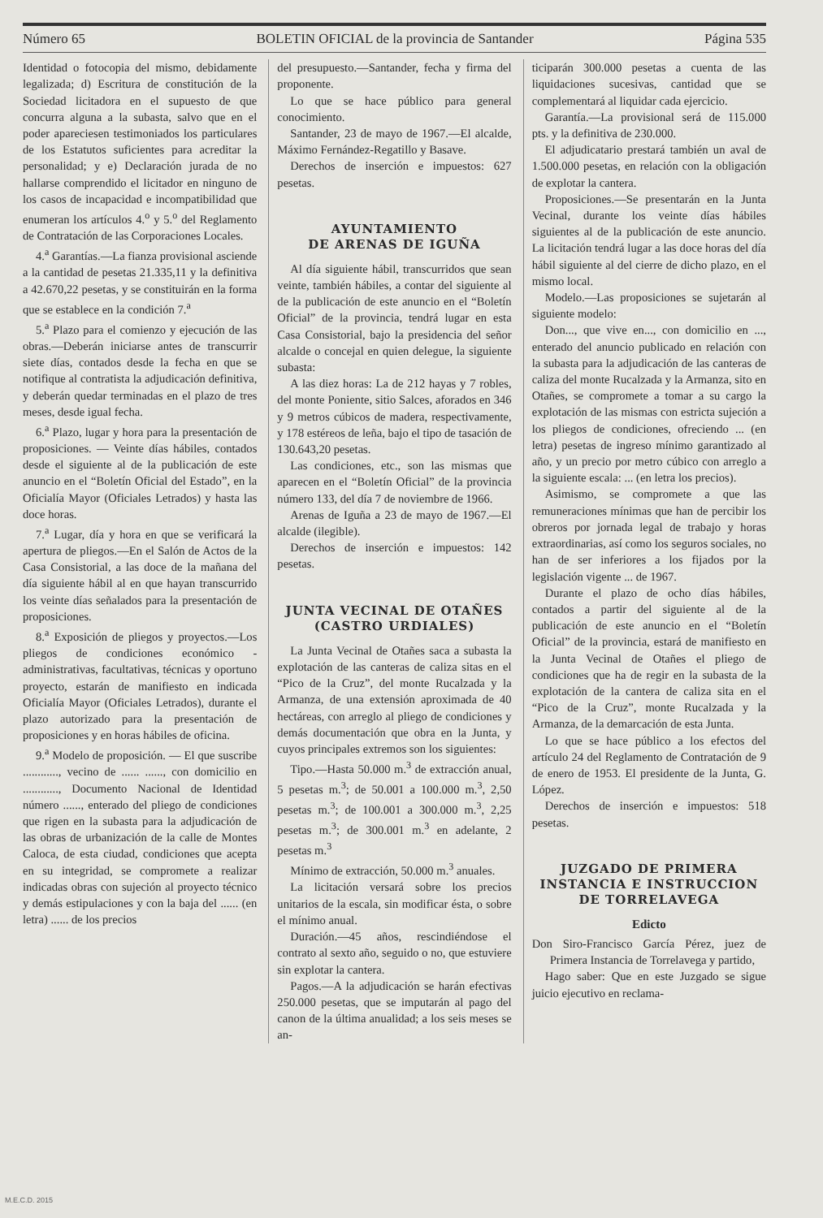Número 65 BOLETIN OFICIAL de la provincia de Santander Página 535
Identidad o fotocopia del mismo, debidamente legalizada; d) Escritura de constitución de la Sociedad licitadora en el supuesto de que concurra alguna a la subasta, salvo que en el poder apareciesen testimoniados los particulares de los Estatutos suficientes para acreditar la personalidad; y e) Declaración jurada de no hallarse comprendido el licitador en ninguno de los casos de incapacidad e incompatibilidad que enumeran los artículos 4.<sup>o</sup> y 5.<sup>o</sup> del Reglamento de Contratación de las Corporaciones Locales.
4.<sup>a</sup> Garantías.—La fianza provisional asciende a la cantidad de pesetas 21.335,11 y la definitiva a 42.670,22 pesetas, y se constituirán en la forma que se establece en la condición 7.<sup>a</sup>
5.<sup>a</sup> Plazo para el comienzo y ejecución de las obras.—Deberán iniciarse antes de transcurrir siete días, contados desde la fecha en que se notifique al contratista la adjudicación definitiva, y deberán quedar terminadas en el plazo de tres meses, desde igual fecha.
6.<sup>a</sup> Plazo, lugar y hora para la presentación de proposiciones. — Veinte días hábiles, contados desde el siguiente al de la publicación de este anuncio en el “Boletín Oficial del Estado”, en la Oficialía Mayor (Oficiales Letrados) y hasta las doce horas.
7.<sup>a</sup> Lugar, día y hora en que se verificará la apertura de pliegos.—En el Salón de Actos de la Casa Consistorial, a las doce de la mañana del día siguiente hábil al en que hayan transcurrido los veinte días señalados para la presentación de proposiciones.
8.<sup>a</sup> Exposición de pliegos y proyectos.—Los pliegos de condiciones económico - administrativas, facultativas, técnicas y oportuno proyecto, estarán de manifiesto en indicada Oficialía Mayor (Oficiales Letrados), durante el plazo autorizado para la presentación de proposiciones y en horas hábiles de oficina.
9.<sup>a</sup> Modelo de proposición. — El que suscribe ............, vecino de ...... ......, con domicilio en ............, Documento Nacional de Identidad número ......, enterado del pliego de condiciones que rigen en la subasta para la adjudicación de las obras de urbanización de la calle de Montes Caloca, de esta ciudad, condiciones que acepta en su integridad, se compromete a realizar indicadas obras con sujeción al proyecto técnico y demás estipulaciones y con la baja del ...... (en letra) ...... de los precios
del presupuesto.—Santander, fecha y firma del proponente.
Lo que se hace público para general conocimiento.
Santander, 23 de mayo de 1967.—El alcalde, Máximo Fernández-Regatillo y Basave.
Derechos de inserción e impuestos: 627 pesetas.
AYUNTAMIENTO
DE ARENAS DE IGUÑA
Al día siguiente hábil, transcurridos que sean veinte, también hábiles, a contar del siguiente al de la publicación de este anuncio en el “Boletín Oficial” de la provincia, tendrá lugar en esta Casa Consistorial, bajo la presidencia del señor alcalde o concejal en quien delegue, la siguiente subasta:
A las diez horas: La de 212 hayas y 7 robles, del monte Poniente, sitio Salces, aforados en 346 y 9 metros cúbicos de madera, respectivamente, y 178 estéreos de leña, bajo el tipo de tasación de 130.643,20 pesetas.
Las condiciones, etc., son las mismas que aparecen en el “Boletín Oficial” de la provincia número 133, del día 7 de noviembre de 1966.
Arenas de Iguña a 23 de mayo de 1967.—El alcalde (ilegible).
Derechos de inserción e impuestos: 142 pesetas.
JUNTA VECINAL DE OTAÑES
(CASTRO URDIALES)
La Junta Vecinal de Otañes saca a subasta la explotación de las canteras de caliza sitas en el “Pico de la Cruz”, del monte Rucalzada y la Armanza, de una extensión aproximada de 40 hectáreas, con arreglo al pliego de condiciones y demás documentación que obra en la Junta, y cuyos principales extremos son los siguientes:
Tipo.—Hasta 50.000 m.<sup>3</sup> de extracción anual, 5 pesetas m.<sup>3</sup>; de 50.001 a 100.000 m.<sup>3</sup>, 2,50 pesetas m.<sup>3</sup>; de 100.001 a 300.000 m.<sup>3</sup>, 2,25 pesetas m.<sup>3</sup>; de 300.001 m.<sup>3</sup> en adelante, 2 pesetas m.<sup>3</sup>
Mínimo de extracción, 50.000 m.<sup>3</sup> anuales.
La licitación versará sobre los precios unitarios de la escala, sin modificar ésta, o sobre el mínimo anual.
Duración.—45 años, rescindiéndose el contrato al sexto año, seguido o no, que estuviere sin explotar la cantera.
Pagos.—A la adjudicación se harán efectivas 250.000 pesetas, que se imputarán al pago del canon de la última anualidad; a los seis meses se an-
ticiparán 300.000 pesetas a cuenta de las liquidaciones sucesivas, cantidad que se complementará al liquidar cada ejercicio.
Garantía.—La provisional será de 115.000 pts. y la definitiva de 230.000.
El adjudicatario prestará también un aval de 1.500.000 pesetas, en relación con la obligación de explotar la cantera.
Proposiciones.—Se presentarán en la Junta Vecinal, durante los veinte días hábiles siguientes al de la publicación de este anuncio. La licitación tendrá lugar a las doce horas del día hábil siguiente al del cierre de dicho plazo, en el mismo local.
Modelo.—Las proposiciones se sujetarán al siguiente modelo:
Don..., que vive en..., con domicilio en ..., enterado del anuncio publicado en relación con la subasta para la adjudicación de las canteras de caliza del monte Rucalzada y la Armanza, sito en Otañes, se compromete a tomar a su cargo la explotación de las mismas con estricta sujeción a los pliegos de condiciones, ofreciendo ... (en letra) pesetas de ingreso mínimo garantizado al año, y un precio por metro cúbico con arreglo a la siguiente escala: ... (en letra los precios).
Asimismo, se compromete a que las remuneraciones mínimas que han de percibir los obreros por jornada legal de trabajo y horas extraordinarias, así como los seguros sociales, no han de ser inferiores a los fijados por la legislación vigente ... de 1967.
Durante el plazo de ocho días hábiles, contados a partir del siguiente al de la publicación de este anuncio en el “Boletín Oficial” de la provincia, estará de manifiesto en la Junta Vecinal de Otañes el pliego de condiciones que ha de regir en la subasta de la explotación de la cantera de caliza sita en el “Pico de la Cruz”, monte Rucalzada y la Armanza, de la demarcación de esta Junta.
Lo que se hace público a los efectos del artículo 24 del Reglamento de Contratación de 9 de enero de 1953. El presidente de la Junta, G. López.
Derechos de inserción e impuestos: 518 pesetas.
JUZGADO DE PRIMERA
INSTANCIA E INSTRUCCION
DE TORRELAVEGA
Edicto
Don Siro-Francisco García Pérez, juez de Primera Instancia de Torrelavega y partido,
Hago saber: Que en este Juzgado se sigue juicio ejecutivo en reclama-
M.E.C.D. 2015